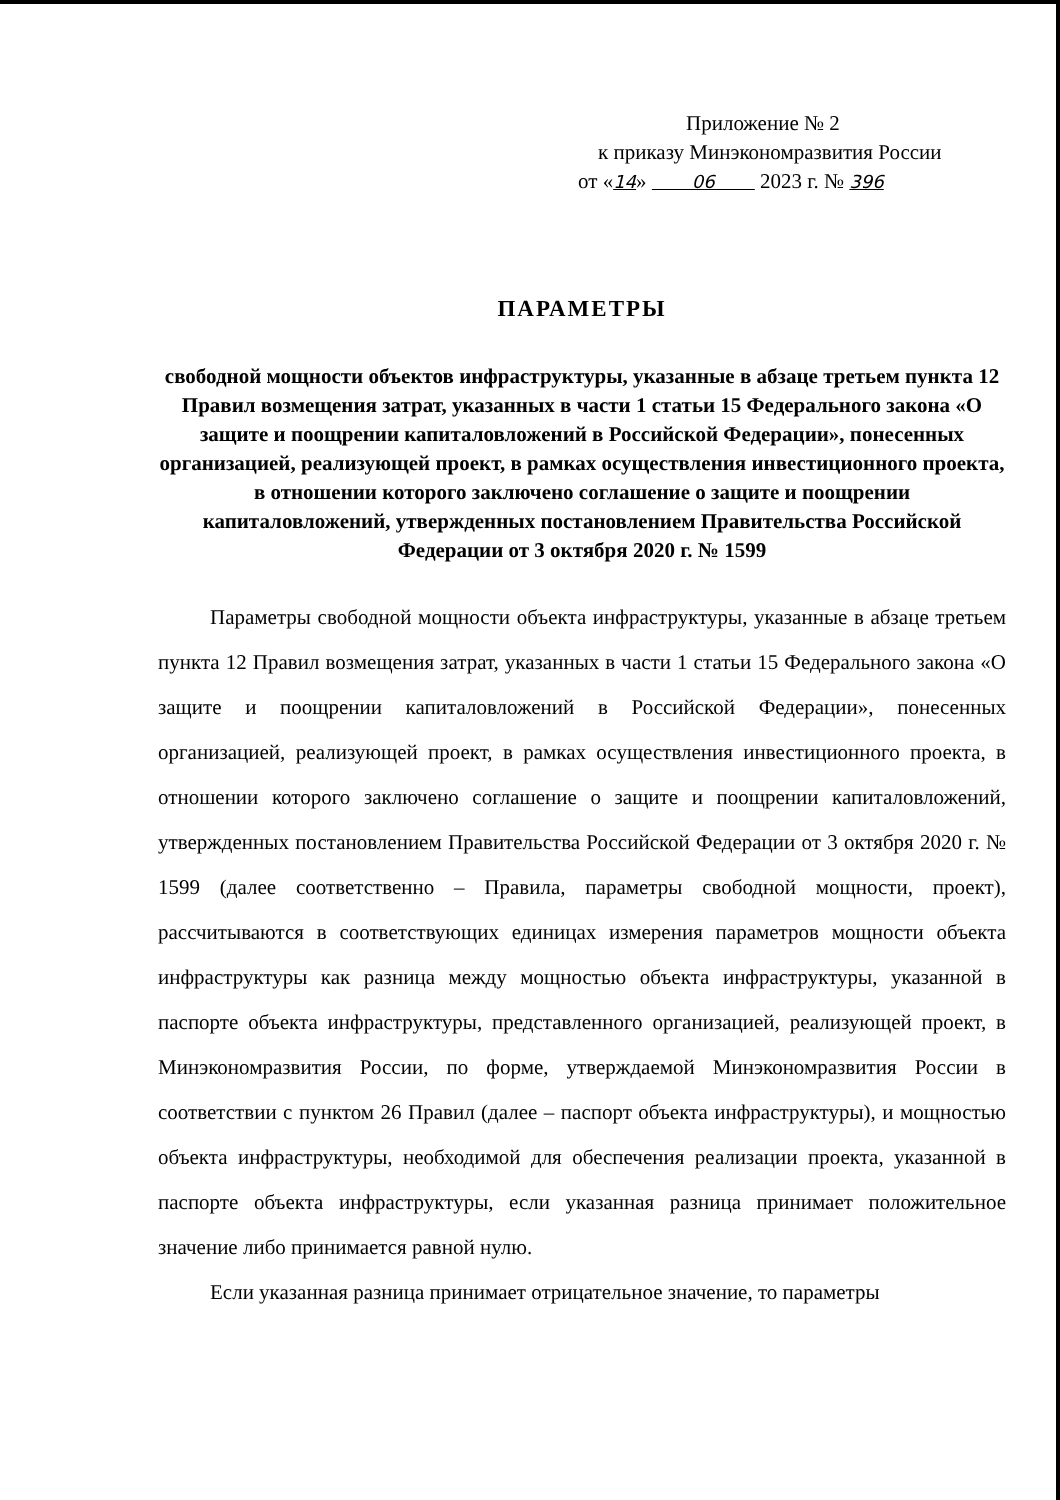Приложение № 2
к приказу Минэкономразвития России
от «14» 06 2023 г. № 396
ПАРАМЕТРЫ
свободной мощности объектов инфраструктуры, указанные в абзаце третьем пункта 12 Правил возмещения затрат, указанных в части 1 статьи 15 Федерального закона «О защите и поощрении капиталовложений в Российской Федерации», понесенных организацией, реализующей проект, в рамках осуществления инвестиционного проекта, в отношении которого заключено соглашение о защите и поощрении капиталовложений, утвержденных постановлением Правительства Российской Федерации от 3 октября 2020 г. № 1599
Параметры свободной мощности объекта инфраструктуры, указанные в абзаце третьем пункта 12 Правил возмещения затрат, указанных в части 1 статьи 15 Федерального закона «О защите и поощрении капиталовложений в Российской Федерации», понесенных организацией, реализующей проект, в рамках осуществления инвестиционного проекта, в отношении которого заключено соглашение о защите и поощрении капиталовложений, утвержденных постановлением Правительства Российской Федерации от 3 октября 2020 г. № 1599 (далее соответственно – Правила, параметры свободной мощности, проект), рассчитываются в соответствующих единицах измерения параметров мощности объекта инфраструктуры как разница между мощностью объекта инфраструктуры, указанной в паспорте объекта инфраструктуры, представленного организацией, реализующей проект, в Минэкономразвития России, по форме, утверждаемой Минэкономразвития России в соответствии с пунктом 26 Правил (далее – паспорт объекта инфраструктуры), и мощностью объекта инфраструктуры, необходимой для обеспечения реализации проекта, указанной в паспорте объекта инфраструктуры, если указанная разница принимает положительное значение либо принимается равной нулю.
Если указанная разница принимает отрицательное значение, то параметры